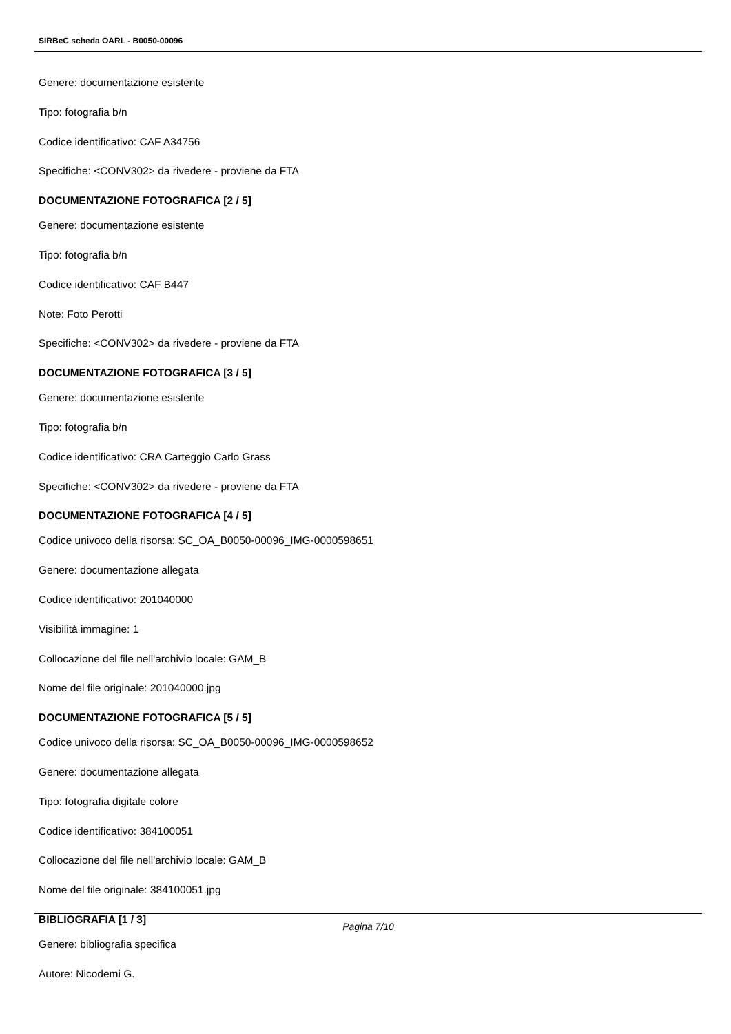SIRBeC scheda OARL - B0050-00096
Genere: documentazione esistente
Tipo: fotografia b/n
Codice identificativo: CAF A34756
Specifiche: <CONV302> da rivedere - proviene da FTA
DOCUMENTAZIONE FOTOGRAFICA [2 / 5]
Genere: documentazione esistente
Tipo: fotografia b/n
Codice identificativo: CAF B447
Note: Foto Perotti
Specifiche: <CONV302> da rivedere - proviene da FTA
DOCUMENTAZIONE FOTOGRAFICA [3 / 5]
Genere: documentazione esistente
Tipo: fotografia b/n
Codice identificativo: CRA Carteggio Carlo Grass
Specifiche: <CONV302> da rivedere - proviene da FTA
DOCUMENTAZIONE FOTOGRAFICA [4 / 5]
Codice univoco della risorsa: SC_OA_B0050-00096_IMG-0000598651
Genere: documentazione allegata
Codice identificativo: 201040000
Visibilità immagine: 1
Collocazione del file nell'archivio locale: GAM_B
Nome del file originale: 201040000.jpg
DOCUMENTAZIONE FOTOGRAFICA [5 / 5]
Codice univoco della risorsa: SC_OA_B0050-00096_IMG-0000598652
Genere: documentazione allegata
Tipo: fotografia digitale colore
Codice identificativo: 384100051
Collocazione del file nell'archivio locale: GAM_B
Nome del file originale: 384100051.jpg
BIBLIOGRAFIA [1 / 3]
Genere: bibliografia specifica
Autore: Nicodemi G.
Pagina 7/10